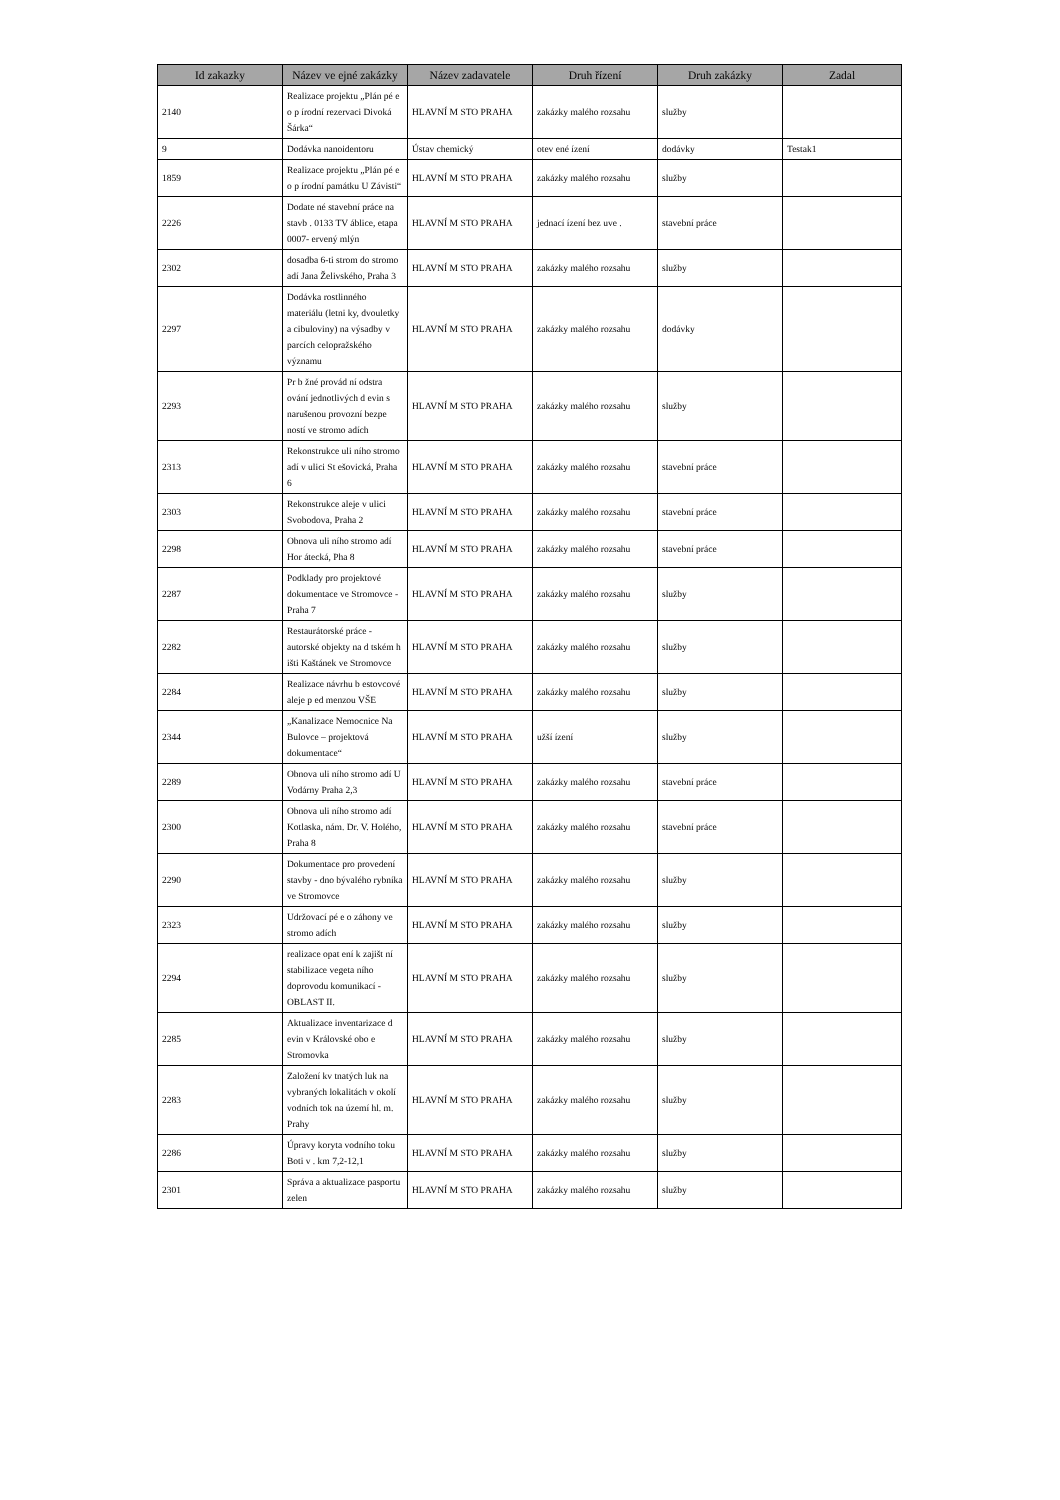| Id zakazky | Název ve ejné zakázky | Název zadavatele | Druh řízení | Druh zakázky | Zadal |
| --- | --- | --- | --- | --- | --- |
| 2140 | Realizace projektu „Plán pé e o p írodní rezervaci Divoká Šárka“ | HLAVNÍ M STO PRAHA | zakázky malého rozsahu | služby | |
| 9 | Dodávka nanoidentoru | Ústav chemický | otev ené ízení | dodávky | Testak1 |
| 1859 | Realizace projektu „Plán pé e o p írodní památku U Závisti“ | HLAVNÍ M STO PRAHA | zakázky malého rozsahu | služby | |
| 2226 | Dodate né stavební práce na stavb . 0133 TV áblice, etapa 0007- ervený mlýn | HLAVNÍ M STO PRAHA | jednací ízení bez uve . | stavební práce | |
| 2302 | dosadba 6-ti strom do stromo adí Jana Želivského, Praha 3 | HLAVNÍ M STO PRAHA | zakázky malého rozsahu | služby | |
| 2297 | Dodávka rostlinného materiálu (letni ky, dvouletky a cibuloviny) na výsadby v parcích celopražského významu | HLAVNÍ M STO PRAHA | zakázky malého rozsahu | dodávky | |
| 2293 | Pr b žné provád ní odstra ování jednotlivých d evin s narušenou provozní bezpe ností ve stromo adích | HLAVNÍ M STO PRAHA | zakázky malého rozsahu | služby | |
| 2313 | Rekonstrukce uli ního stromo adí v ulici St ešovická, Praha 6 | HLAVNÍ M STO PRAHA | zakázky malého rozsahu | stavební práce | |
| 2303 | Rekonstrukce aleje v ulici Svobodova, Praha 2 | HLAVNÍ M STO PRAHA | zakázky malého rozsahu | stavební práce | |
| 2298 | Obnova uli ního stromo adí Hor átecká, Pha 8 | HLAVNÍ M STO PRAHA | zakázky malého rozsahu | stavební práce | |
| 2287 | Podklady pro projektové dokumentace ve Stromovce - Praha 7 | HLAVNÍ M STO PRAHA | zakázky malého rozsahu | služby | |
| 2282 | Restaurátorské práce - autorské objekty na d tském h išti Kaštánek ve Stromovce | HLAVNÍ M STO PRAHA | zakázky malého rozsahu | služby | |
| 2284 | Realizace návrhu b estovcové aleje p ed menzou VŠE | HLAVNÍ M STO PRAHA | zakázky malého rozsahu | služby | |
| 2344 | „Kanalizace Nemocnice Na Bulovce – projektová dokumentace“ | HLAVNÍ M STO PRAHA | užší ízení | služby | |
| 2289 | Obnova uli ního stromo adí U Vodárny Praha 2,3 | HLAVNÍ M STO PRAHA | zakázky malého rozsahu | stavební práce | |
| 2300 | Obnova uli ního stromo adí Kotlaska, nám. Dr. V. Holého, Praha 8 | HLAVNÍ M STO PRAHA | zakázky malého rozsahu | stavební práce | |
| 2290 | Dokumentace pro provedení stavby - dno bývalého rybníka ve Stromovce | HLAVNÍ M STO PRAHA | zakázky malého rozsahu | služby | |
| 2323 | Udržovací pé e o záhony ve stromo adích | HLAVNÍ M STO PRAHA | zakázky malého rozsahu | služby | |
| 2294 | realizace opat ení k zajišt ní stabilizace vegeta ního doprovodu komunikací - OBLAST II. | HLAVNÍ M STO PRAHA | zakázky malého rozsahu | služby | |
| 2285 | Aktualizace inventarizace d evin v Královské obo e Stromovka | HLAVNÍ M STO PRAHA | zakázky malého rozsahu | služby | |
| 2283 | Založení kv tnatých luk na vybraných lokalitách v okolí vodních tok na území hl. m. Prahy | HLAVNÍ M STO PRAHA | zakázky malého rozsahu | služby | |
| 2286 | Úpravy koryta vodního toku Boti v . km 7,2-12,1 | HLAVNÍ M STO PRAHA | zakázky malého rozsahu | služby | |
| 2301 | Správa a aktualizace pasportu zelen | HLAVNÍ M STO PRAHA | zakázky malého rozsahu | služby | |